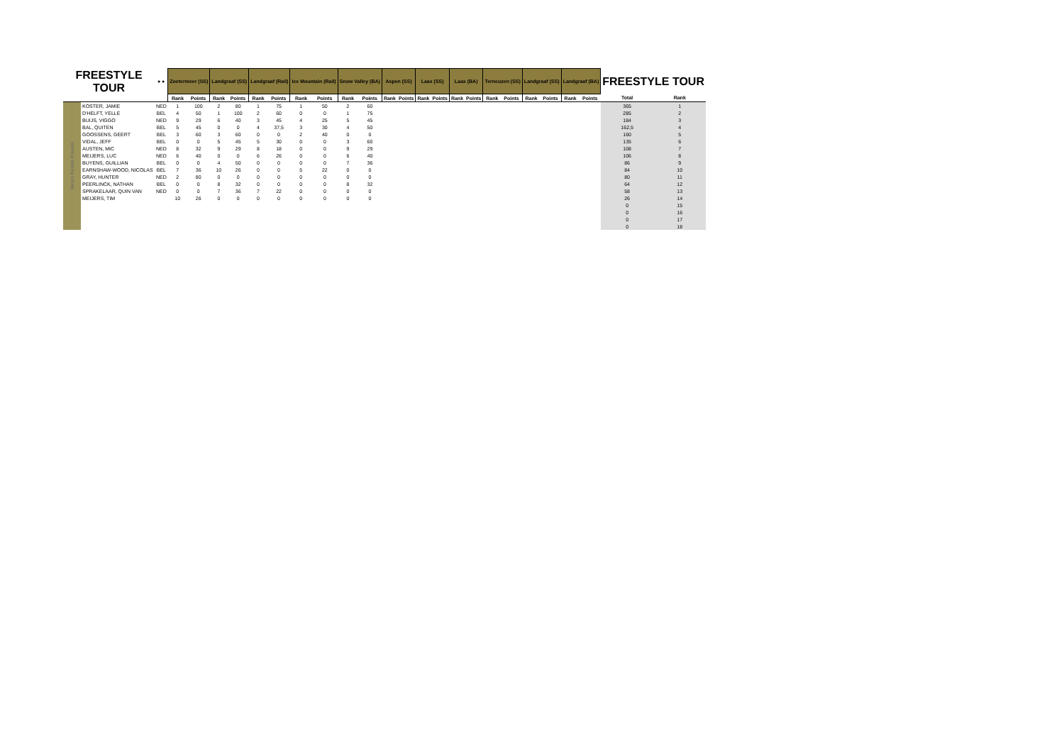| FREESTYLE TOUR | | ● ● | Zoetermeer (SS) | | Landgraaf (SS) | | Landgraaf (Rail) | | Ice Mountain (Rail) | | Snow Valley (BA) | | Aspen (SS) | | Laax (SS) | | Laax (BA) | | Terneuzen (SS) | | Landgraaf (SS) | | Landgraaf (BA) | | FREESTYLE TOUR | |
| --- | --- | --- | --- | --- | --- | --- | --- | --- | --- | --- | --- | --- | --- | --- | --- | --- | --- | --- | --- | --- | --- | --- | --- | --- | --- | --- |
| | | | Rank | Points | Rank | Points | Rank | Points | Rank | Points | Rank | Points | Rank | Points | Rank | Points | Rank | Points | Rank | Points | Rank | Points | Rank | Points | Total | Rank |
| Heren Rookie Freeski | KOSTER, JAMIE | NED | 1 | 100 | 2 | 80 | 1 | 75 | 1 | 50 | 2 | 60 | | | | | | | | | | | | | 365 | 1 |
| | D'HELFT, YELLE | BEL | 4 | 50 | 1 | 100 | 2 | 60 | 0 | 0 | 1 | 75 | | | | | | | | | | | | | 285 | 2 |
| | BUIJS, VIGGO | NED | 9 | 29 | 6 | 40 | 3 | 45 | 4 | 25 | 5 | 45 | | | | | | | | | | | | | 184 | 3 |
| | BAL, QUITEN | BEL | 5 | 45 | 0 | 0 | 4 | 37,5 | 3 | 30 | 4 | 50 | | | | | | | | | | | | | 162,5 | 4 |
| | GOOSSENS, GEERT | BEL | 3 | 60 | 3 | 60 | 0 | 0 | 2 | 40 | 0 | 0 | | | | | | | | | | | | | 160 | 5 |
| | VIDAL, JEFF | BEL | 0 | 0 | 5 | 45 | 5 | 30 | 0 | 0 | 3 | 60 | | | | | | | | | | | | | 135 | 6 |
| | AUSTEN, MIC | NED | 8 | 32 | 9 | 29 | 8 | 18 | 0 | 0 | 9 | 29 | | | | | | | | | | | | | 108 | 7 |
| | MEIJERS, LUC | NED | 6 | 40 | 0 | 0 | 6 | 26 | 0 | 0 | 6 | 40 | | | | | | | | | | | | | 106 | 8 |
| | BUYENS, GUILLIAN | BEL | 0 | 0 | 4 | 50 | 0 | 0 | 0 | 0 | 7 | 36 | | | | | | | | | | | | | 86 | 9 |
| | EARNSHAW-WOOD, NICOLAS | BEL | 7 | 36 | 10 | 26 | 0 | 0 | 5 | 22 | 0 | 0 | | | | | | | | | | | | | 84 | 10 |
| | GRAY, HUNTER | NED | 2 | 80 | 0 | 0 | 0 | 0 | 0 | 0 | 0 | 0 | | | | | | | | | | | | | 80 | 11 |
| | PEERLINCK, NATHAN | BEL | 0 | 0 | 8 | 32 | 0 | 0 | 0 | 0 | 8 | 32 | | | | | | | | | | | | | 64 | 12 |
| | SPRAKELAAR, QUIN VAN | NED | 0 | 0 | 7 | 36 | 7 | 22 | 0 | 0 | 0 | 0 | | | | | | | | | | | | | 58 | 13 |
| | MEIJERS, TIM | | 10 | 26 | 0 | 0 | 0 | 0 | 0 | 0 | 0 | 0 | | | | | | | | | | | | | 26 | 14 |
| | | | | | | | | | | | | | | | | | | | | | | | | | 0 | 15 |
| | | | | | | | | | | | | | | | | | | | | | | | | | 0 | 16 |
| | | | | | | | | | | | | | | | | | | | | | | | | | 0 | 17 |
| | | | | | | | | | | | | | | | | | | | | | | | | | 0 | 18 |